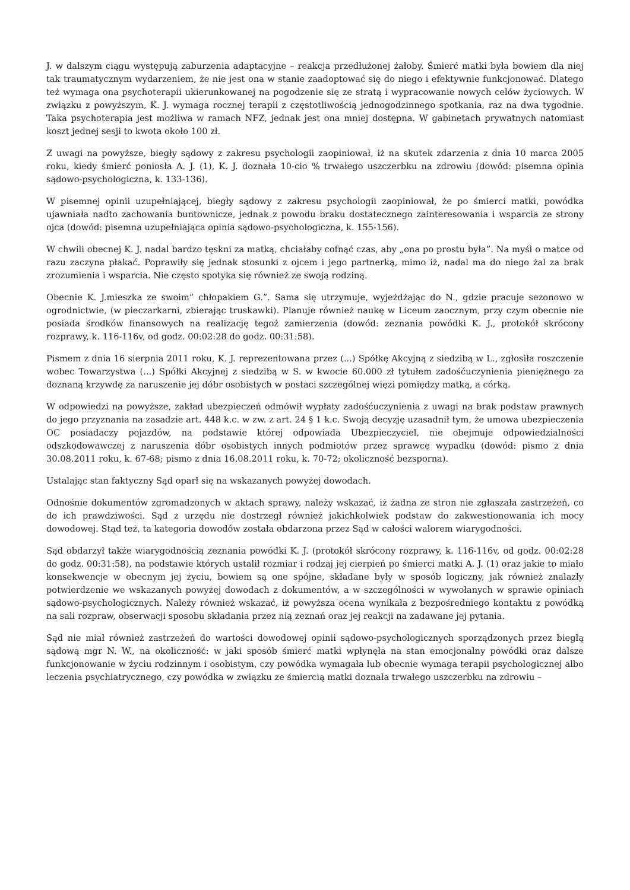J. w dalszym ciągu występują zaburzenia adaptacyjne – reakcja przedłużonej żałoby. Śmierć matki była bowiem dla niej tak traumatycznym wydarzeniem, że nie jest ona w stanie zaadoptować się do niego i efektywnie funkcjonować. Dlatego też wymaga ona psychoterapii ukierunkowanej na pogodzenie się ze stratą i wypracowanie nowych celów życiowych. W związku z powyższym, K. J. wymaga rocznej terapii z częstotliwością jednogodzinnego spotkania, raz na dwa tygodnie. Taka psychoterapia jest możliwa w ramach NFZ, jednak jest ona mniej dostępna. W gabinetach prywatnych natomiast koszt jednej sesji to kwota około 100 zł.
Z uwagi na powyższe, biegły sądowy z zakresu psychologii zaopiniował, iż na skutek zdarzenia z dnia 10 marca 2005 roku, kiedy śmierć poniosła A. J. (1), K. J. doznała 10-cio % trwałego uszczerbku na zdrowiu (dowód: pisemna opinia sądowo-psychologiczna, k. 133-136).
W pisemnej opinii uzupełniającej, biegły sądowy z zakresu psychologii zaopiniował, że po śmierci matki, powódka ujawniała nadto zachowania buntownicze, jednak z powodu braku dostatecznego zainteresowania i wsparcia ze strony ojca (dowód: pisemna uzupełniająca opinia sądowo-psychologiczna, k. 155-156).
W chwili obecnej K. J. nadal bardzo tęskni za matką, chciałaby cofnąć czas, aby „ona po prostu była”. Na myśl o matce od razu zaczyna płakać. Poprawiły się jednak stosunki z ojcem i jego partnerką, mimo iż, nadal ma do niego żal za brak zrozumienia i wsparcia. Nie często spotyka się również ze swoją rodziną.
Obecnie K. J.mieszka ze swoim” chłopakiem G.”. Sama się utrzymuje, wyjeżdżając do N., gdzie pracuje sezonowo w ogrodnictwie, (w pieczarkarni, zbierając truskawki). Planuje również naukę w Liceum zaocznym, przy czym obecnie nie posiada środków finansowych na realizację tegoż zamierzenia (dowód: zeznania powódki K. J., protokół skrócony rozprawy, k. 116-116v, od godz. 00:02:28 do godz. 00:31:58).
Pismem z dnia 16 sierpnia 2011 roku, K. J. reprezentowana przez (...) Spółkę Akcyjną z siedzibą w L., zgłosiła roszczenie wobec Towarzystwa (...) Spółki Akcyjnej z siedzibą w S. w kwocie 60.000 zł tytułem zadośćuczynienia pieniężnego za doznaną krzywdę za naruszenie jej dóbr osobistych w postaci szczególnej więzi pomiędzy matką, a córką.
W odpowiedzi na powyższe, zakład ubezpieczeń odmówił wypłaty zadośćuczynienia z uwagi na brak podstaw prawnych do jego przyznania na zasadzie art. 448 k.c. w zw. z art. 24 § 1 k.c. Swoją decyzję uzasadnił tym, że umowa ubezpieczenia OC posiadaczy pojazdów, na podstawie której odpowiada Ubezpieczyciel, nie obejmuje odpowiedzialności odszkodowawczej z naruszenia dóbr osobistych innych podmiotów przez sprawcę wypadku (dowód: pismo z dnia 30.08.2011 roku, k. 67-68; pismo z dnia 16.08.2011 roku, k. 70-72; okoliczność bezsporna).
Ustalając stan faktyczny Sąd oparł się na wskazanych powyżej dowodach.
Odnośnie dokumentów zgromadzonych w aktach sprawy, należy wskazać, iż żadna ze stron nie zgłaszała zastrzeżeń, co do ich prawdziwości. Sąd z urzędu nie dostrzegł również jakichkolwiek podstaw do zakwestionowania ich mocy dowodowej. Stąd też, ta kategoria dowodów została obdarzona przez Sąd w całości walorem wiarygodności.
Sąd obdarzył także wiarygodnością zeznania powódki K. J. (protokół skrócony rozprawy, k. 116-116v, od godz. 00:02:28 do godz. 00:31:58), na podstawie których ustalił rozmiar i rodzaj jej cierpień po śmierci matki A. J. (1) oraz jakie to miało konsekwencje w obecnym jej życiu, bowiem są one spójne, składane były w sposób logiczny, jak również znalazły potwierdzenie we wskazanych powyżej dowodach z dokumentów, a w szczególności w wywołanych w sprawie opiniach sądowo-psychologicznych. Należy również wskazać, iż powyższa ocena wynikała z bezpośredniego kontaktu z powódką na sali rozpraw, obserwacji sposobu składania przez nią zeznań oraz jej reakcji na zadawane jej pytania.
Sąd nie miał również zastrzeżeń do wartości dowodowej opinii sądowo-psychologicznych sporządzonych przez biegłą sądową mgr N. W., na okoliczność: w jaki sposób śmierć matki wpłynęła na stan emocjonalny powódki oraz dalsze funkcjonowanie w życiu rodzinnym i osobistym, czy powódka wymagała lub obecnie wymaga terapii psychologicznej albo leczenia psychiatrycznego, czy powódka w związku ze śmiercią matki doznała trwałego uszczerbku na zdrowiu –